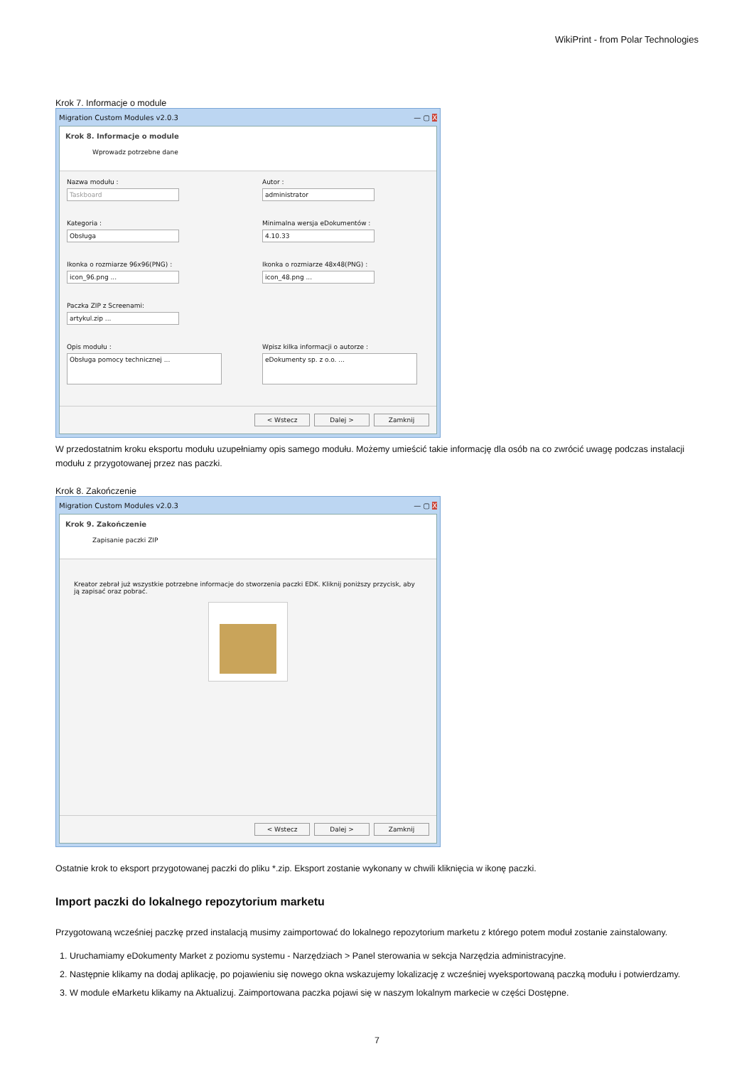WikiPrint - from Polar Technologies
Krok 7. Informacje o module
Migration Custom Modules v2.0.3 — ▢ X
Krok 8. Informacje o module
Wprowadz potrzebne dane
Nazwa modułu :
Taskboard
Autor :
administrator
Kategoria :
Obsługa
Minimalna wersja eDokumentów :
4.10.33
Ikonka o rozmiarze 96x96(PNG) :
icon_96.png ...
Ikonka o rozmiarze 48x48(PNG) :
icon_48.png ...
Paczka ZIP z Screenami:
artykul.zip ...
Opis modułu :
Obsługa pomocy technicznej ...
Wpisz kilka informacji o autorze :
eDokumenty sp. z o.o. ...
< Wstecz Dalej > Zamknij
W przedostatnim kroku eksportu modułu uzupełniamy opis samego modułu. Możemy umieścić takie informację dla osób na co zwrócić uwagę podczas instalacji modułu z przygotowanej przez nas paczki.
Krok 8. Zakończenie
Migration Custom Modules v2.0.3 — ▢ X
Krok 9. Zakończenie
Zapisanie paczki ZIP
Kreator zebrał już wszystkie potrzebne informacje do stworzenia paczki EDK. Kliknij poniższy przycisk, aby ją zapisać oraz pobrać.
< Wstecz Dalej > Zamknij
Ostatnie krok to eksport przygotowanej paczki do pliku *.zip. Eksport zostanie wykonany w chwili kliknięcia w ikonę paczki.
Import paczki do lokalnego repozytorium marketu
Przygotowaną wcześniej paczkę przed instalacją musimy zaimportować do lokalnego repozytorium marketu z którego potem moduł zostanie zainstalowany.
1. Uruchamiamy eDokumenty Market z poziomu systemu - Narzędziach > Panel sterowania w sekcja Narzędzia administracyjne.
2. Następnie klikamy na dodaj aplikację, po pojawieniu się nowego okna wskazujemy lokalizację z wcześniej wyeksportowaną paczką modułu i potwierdzamy.
3. W module eMarketu klikamy na Aktualizuj. Zaimportowana paczka pojawi się w naszym lokalnym markecie w części Dostępne.
7